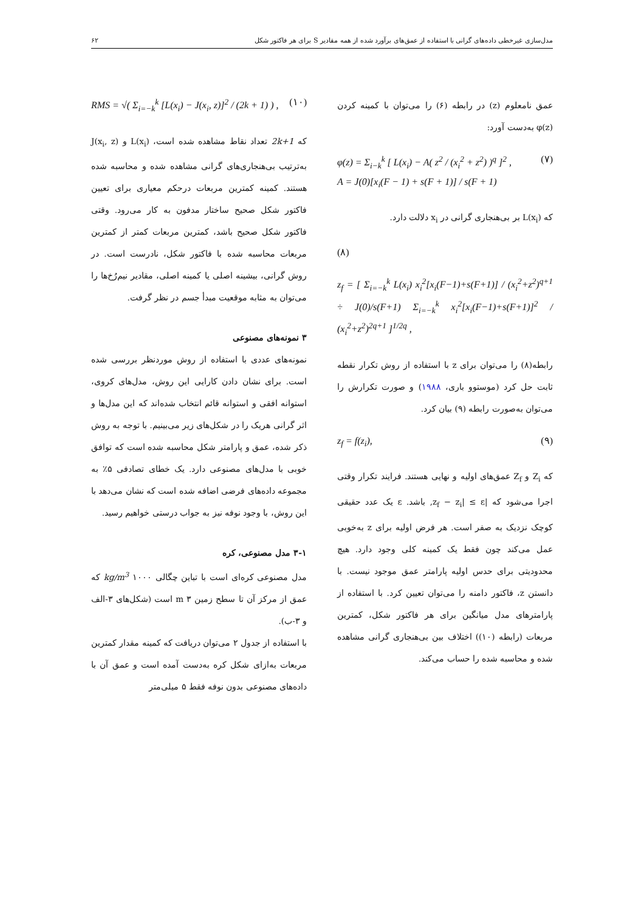مدل‌سازی غیرخطی داده‌های گرانی با استفاده از عمق‌های برآورد شده از همه مقادیر S برای هر فاکتور شکل ۶۲
عمق نامعلوم (z) در رابطه (۶) را می‌توان با کمینه کردن φ(z) به‌دست آورد:
φ(z) = Σ<sub>i−k</sub><sup>k</sup> [ L(x<sub>i</sub>) − A( z<sup>2</sup> / (x<sub>i</sub><sup>2</sup> + z<sup>2</sup>) )<sup>q</sup> ]<sup>2</sup> ,
A = J(0)[x<sub>i</sub>(F − 1) + s(F + 1)] / s(F + 1) (۷)
که L(x<sub>i</sub>) بر بی‌هنجاری گرانی در x<sub>i</sub> دلالت دارد.
(۸)
z<sub>f</sub> = [ Σ<sub>i=−k</sub><sup>k</sup> L(x<sub>i</sub>) x<sub>i</sub><sup>2</sup>[x<sub>i</sub>(F−1)+s(F+1)] / (x<sub>i</sub><sup>2</sup>+z<sup>2</sup>)<sup>q+1</sup> ÷ J(0)/s(F+1) Σ<sub>i=−k</sub><sup>k</sup> x<sub>i</sub><sup>2</sup>[x<sub>i</sub>(F−1)+s(F+1)]<sup>2</sup> / (x<sub>i</sub><sup>2</sup>+z<sup>2</sup>)<sup>2q+1</sup> ]<sup>1/2q</sup> ,
رابطه(۸) را می‌توان برای z با استفاده از روش تکرار نقطه ثابت حل کرد (موستوو باری، ۱۹۸۸) و صورت تکرارش را می‌توان به‌صورت رابطه (۹) بیان کرد.
z<sub>f</sub> = f(z<sub>i</sub>), (۹)
که Z<sub>i</sub> و Z<sub>f</sub> عمق‌های اولیه و نهایی هستند. فرایند تکرار وقتی اجرا می‌شود که |z<sub>f</sub> − z<sub>i</sub>| ≤ ε, باشد. ε یک عدد حقیقی کوچک نزدیک به صفر است. هر فرض اولیه برای z به‌خوبی عمل می‌کند چون فقط یک کمینه کلی وجود دارد. هیچ محدودیتی برای حدس اولیه پارامتر عمق موجود نیست. با دانستن z، فاکتور دامنه را می‌توان تعیین کرد. با استفاده از پارامترهای مدل میانگین برای هر فاکتور شکل، کمترین مربعات (رابطه (۱۰)) اختلاف بین بی‌هنجاری گرانی مشاهده شده و محاسبه شده را حساب می‌کند.
RMS = √( Σ<sub>i=−k</sub><sup>k</sup> [L(x<sub>i</sub>) − J(x<sub>i</sub>, z)]<sup>2</sup> / (2k + 1) ) , (۱۰)
که 2k+1 تعداد نقاط مشاهده شده است، L(x<sub>i</sub>) و J(x<sub>i</sub>, z) به‌ترتیب بی‌هنجاری‌های گرانی مشاهده شده و محاسبه شده هستند. کمینه کمترین مربعات درحکم معیاری برای تعیین فاکتور شکل صحیح ساختار مدفون به کار می‌رود. وقتی فاکتور شکل صحیح باشد، کمترین مربعات کمتر از کمترین مربعات محاسبه شده با فاکتور شکل، نادرست است. در روش گرانی، بیشینه اصلی یا کمینه اصلی، مقادیر نیم‌رُخ‌ها را می‌توان به مثابه موقعیت مبدأ جسم در نظر گرفت.
۳ نمونه‌های مصنوعی
نمونه‌های عددی با استفاده از روش موردنظر بررسی شده است. برای نشان دادن کارایی این روش، مدل‌های کروی، استوانه افقی و استوانه قائم انتخاب شده‌اند که این مدل‌ها و اثر گرانی هریک را در شکل‌های زیر می‌بینیم. با توجه به روش ذکر شده، عمق و پارامتر شکل محاسبه شده است که توافق خوبی با مدل‌های مصنوعی دارد. یک خطای تصادفی ۵٪ به مجموعه داده‌های فرضی اضافه شده است که نشان می‌دهد با این روش، با وجود نوفه نیز به جواب درستی خواهیم رسید.
۳-۱ مدل مصنوعی، کره
مدل مصنوعی کره‌ای است با تباین چگالی kg/m<sup>3</sup> ۱۰۰۰ که عمق از مرکز آن تا سطح زمین m ۳ است (شکل‌های ۳-الف و ۳-ب).
با استفاده از جدول ۲ می‌توان دریافت که کمینه مقدار کمترین مربعات به‌ازای شکل کره به‌دست آمده است و عمق آن با داده‌های مصنوعی بدون نوفه فقط ۵ میلی‌متر